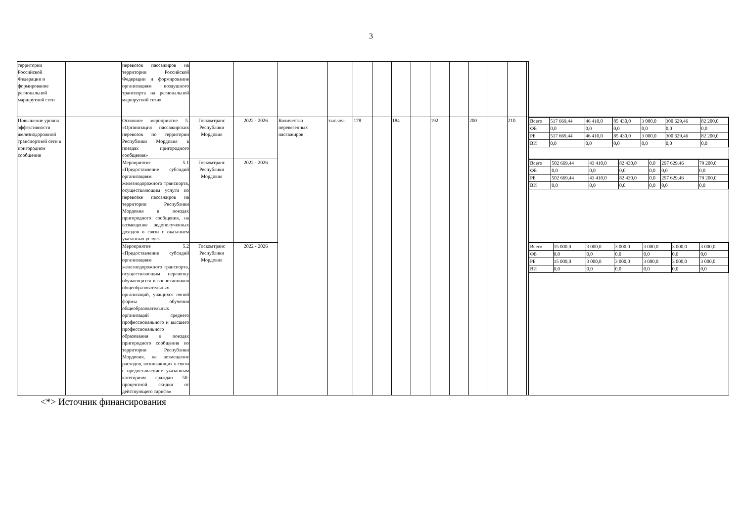3
| территории Российской Федерации и формирование региональной маршрутной сети | | перевозок пассажиров на территории Российской Федерации и формирование организациям воздушного транспорта на региональной маршрутной сети» | | | | | | | | | | | | | | | |
| Повышение уровня эффективности железнодорожной транспортной сети в пригородном сообщении | | Основное мероприятие 5. «Организация пассажирских перевозок по территории Республики Мордовия в поездах пригородного сообщения» | Госкомтранс Республики Мордовия | 2022 - 2026 | Количество перевезенных пассажиров | тыс.чел. | 178 | | 184 | | 192 | | 200 | | 210 | | / Всего / 517 669,44 / 46 410,0 / 85 430,0 / 3 000,0 / 300 629,46 / 82 200,0 / / ФБ / 0,0 / 0,0 / 0,0 / 0,0 / 0,0 / 0,0 / / РБ / 517 669,44 / 46 410,0 / 85 430,0 / 3 000,0 / 300 629,46 / 82 200,0 / / ВИ / 0,0 / 0,0 / 0,0 / 0,0 / 0,0 / 0,0 / |
| | | Мероприятие 5.1 «Предоставление субсидий организациям железнодорожного транспорта, осуществляющим услуги по перевозке пассажиров на территории Республики Мордовия в поездах пригородного сообщения, на возмещение недополученных доходов в связи с оказанием указанных услуг» | Госкомтранс Республики Мордовия | 2022 - 2026 | | | | | | | | | | | | | / Всего / 502 669,44 / 43 410,0 / 82 430,0 / 0,0 / 297 629,46 / 79 200,0 / / ФБ / 0,0 / 0,0 / 0,0 / 0,0 / 0,0 / 0,0 / / РБ / 502 669,44 / 43 410,0 / 82 430,0 / 0,0 / 297 629,46 / 79 200,0 / / ВИ / 0,0 / 0,0 / 0,0 / 0,0 / 0,0 / 0,0 / |
| | | Мероприятие 5.2 «Предоставление субсидий организациям железнодорожного транспорта, осуществляющим перевозку обучающихся и воспитанников общеобразовательных организаций, учащихся очной формы обучения общеобразовательных организаций среднего профессионального и высшего профессионального образования в поездах пригородного сообщения по территории Республики Мордовия, на возмещение расходов, возникающих в связи с предоставлением указанным категориям граждан 50-процентной скидки от действующего тарифа» | Госкомтранс Республики Мордовия | 2022 - 2026 | | | | | | | | | | | | | / Всего / 15 000,0 / 3 000,0 / 3 000,0 / 3 000,0 / 3 000,0 / 3 000,0 / / ФБ / 0,0 / 0,0 / 0,0 / 0,0 / 0,0 / 0,0 / / РБ / 15 000,0 / 3 000,0 / 3 000,0 / 3 000,0 / 3 000,0 / 3 000,0 / / ВИ / 0,0 / 0,0 / 0,0 / 0,0 / 0,0 / 0,0 / |
<*> Источник финансирования